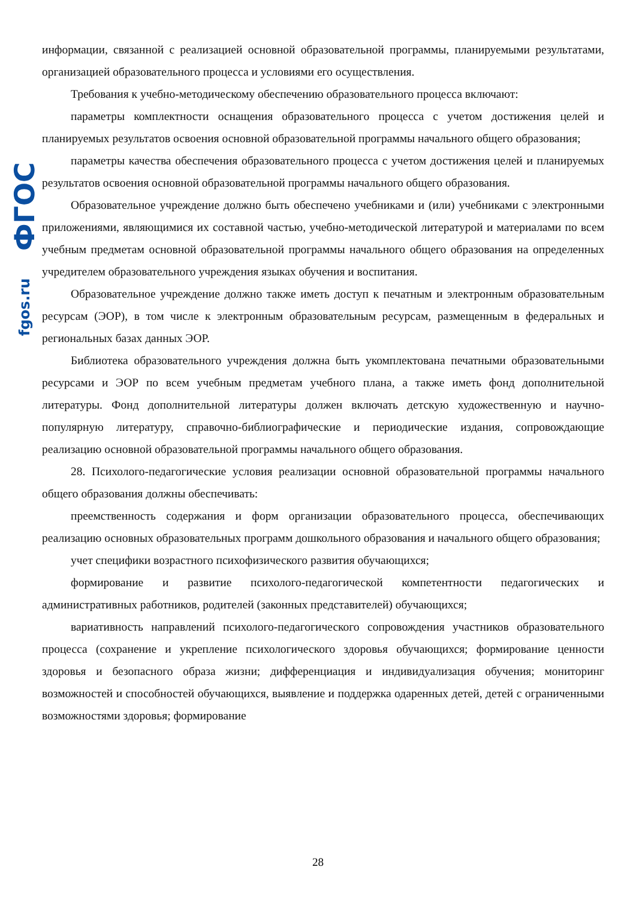fgos.ru ФГОС
информации, связанной с реализацией основной образовательной программы, планируемыми результатами, организацией образовательного процесса и условиями его осуществления.
Требования к учебно-методическому обеспечению образовательного процесса включают:
параметры комплектности оснащения образовательного процесса с учетом достижения целей и планируемых результатов освоения основной образовательной программы начального общего образования;
параметры качества обеспечения образовательного процесса с учетом достижения целей и планируемых результатов освоения основной образовательной программы начального общего образования.
Образовательное учреждение должно быть обеспечено учебниками и (или) учебниками с электронными приложениями, являющимися их составной частью, учебно-методической литературой и материалами по всем учебным предметам основной образовательной программы начального общего образования на определенных учредителем образовательного учреждения языках обучения и воспитания.
Образовательное учреждение должно также иметь доступ к печатным и электронным образовательным ресурсам (ЭОР), в том числе к электронным образовательным ресурсам, размещенным в федеральных и региональных базах данных ЭОР.
Библиотека образовательного учреждения должна быть укомплектована печатными образовательными ресурсами и ЭОР по всем учебным предметам учебного плана, а также иметь фонд дополнительной литературы. Фонд дополнительной литературы должен включать детскую художественную и научно-популярную литературу, справочно-библиографические и периодические издания, сопровождающие реализацию основной образовательной программы начального общего образования.
28. Психолого-педагогические условия реализации основной образовательной программы начального общего образования должны обеспечивать:
преемственность содержания и форм организации образовательного процесса, обеспечивающих реализацию основных образовательных программ дошкольного образования и начального общего образования;
учет специфики возрастного психофизического развития обучающихся;
формирование и развитие психолого-педагогической компетентности педагогических и административных работников, родителей (законных представителей) обучающихся;
вариативность направлений психолого-педагогического сопровождения участников образовательного процесса (сохранение и укрепление психологического здоровья обучающихся; формирование ценности здоровья и безопасного образа жизни; дифференциация и индивидуализация обучения; мониторинг возможностей и способностей обучающихся, выявление и поддержка одаренных детей, детей с ограниченными возможностями здоровья; формирование
28